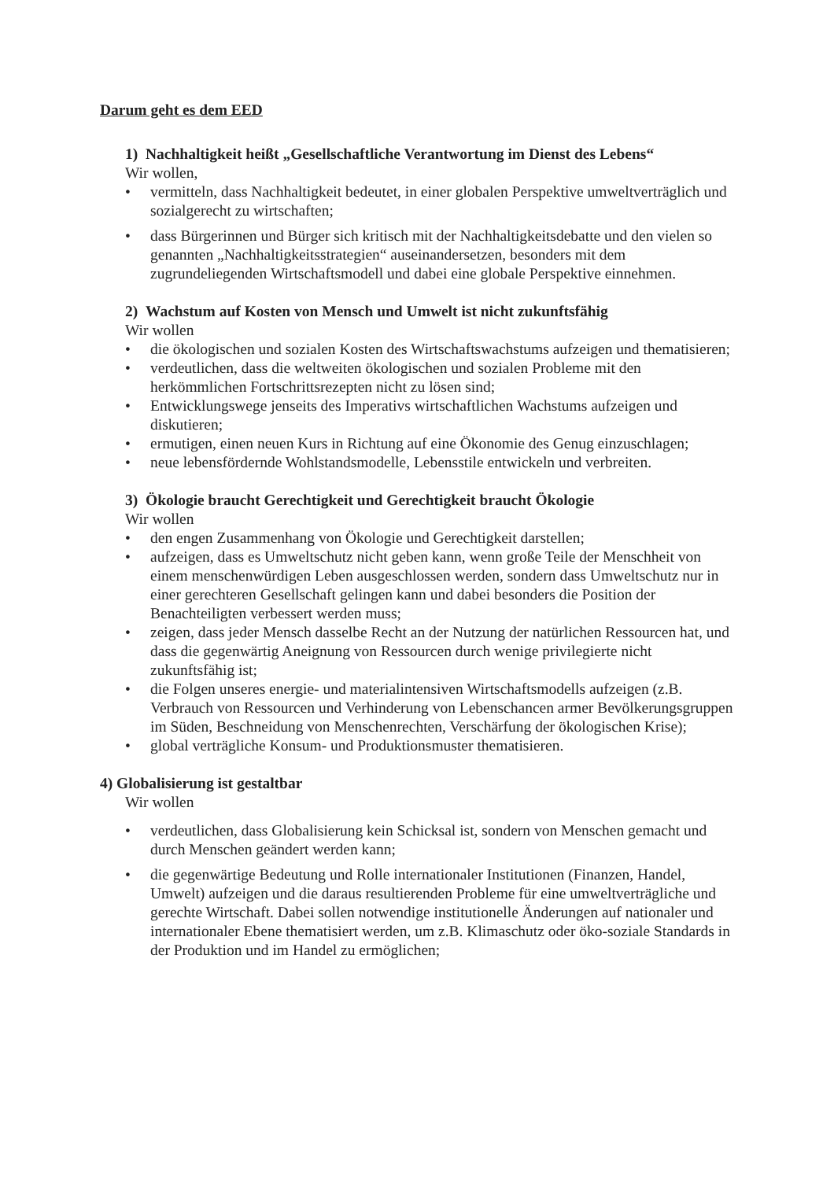Darum geht es dem EED
1) Nachhaltigkeit heißt „Gesellschaftliche Verantwortung im Dienst des Lebens“
Wir wollen,
• vermitteln, dass Nachhaltigkeit bedeutet, in einer globalen Perspektive umweltverträglich und sozialgerecht zu wirtschaften;
• dass Bürgerinnen und Bürger sich kritisch mit der Nachhaltigkeitsdebatte und den vielen so genannten „Nachhaltigkeitsstrategien“ auseinandersetzen, besonders mit dem zugrundeliegenden Wirtschaftsmodell und dabei eine globale Perspektive einnehmen.
2) Wachstum auf Kosten von Mensch und Umwelt ist nicht zukunftsfähig
Wir wollen
• die ökologischen und sozialen Kosten des Wirtschaftswachstums aufzeigen und thematisieren;
• verdeutlichen, dass die weltweiten ökologischen und sozialen Probleme mit den herkömmlichen Fortschrittsrezepten nicht zu lösen sind;
• Entwicklungswege jenseits des Imperativs wirtschaftlichen Wachstums aufzeigen und diskutieren;
• ermutigen, einen neuen Kurs in Richtung auf eine Ökonomie des Genug einzuschlagen;
• neue lebensfördernde Wohlstandsmodelle, Lebensstile entwickeln und verbreiten.
3) Ökologie braucht Gerechtigkeit und Gerechtigkeit braucht Ökologie
Wir wollen
• den engen Zusammenhang von Ökologie und Gerechtigkeit darstellen;
• aufzeigen, dass es Umweltschutz nicht geben kann, wenn große Teile der Menschheit von einem menschenwürdigen Leben ausgeschlossen werden, sondern dass Umweltschutz nur in einer gerechteren Gesellschaft gelingen kann und dabei besonders die Position der Benachteiligten verbessert werden muss;
• zeigen, dass jeder Mensch dasselbe Recht an der Nutzung der natürlichen Ressourcen hat, und dass die gegenwärtig Aneignung von Ressourcen durch wenige privilegierte nicht zukunftsfähig ist;
• die Folgen unseres energie- und materialintensiven Wirtschaftsmodells aufzeigen (z.B. Verbrauch von Ressourcen und Verhinderung von Lebenschancen armer Bevölkerungsgruppen im Süden, Beschneidung von Menschenrechten, Verschärfung der ökologischen Krise);
• global verträgliche Konsum- und Produktionsmuster thematisieren.
4) Globalisierung ist gestaltbar
Wir wollen
• verdeutlichen, dass Globalisierung kein Schicksal ist, sondern von Menschen gemacht und durch Menschen geändert werden kann;
• die gegenwärtige Bedeutung und Rolle internationaler Institutionen (Finanzen, Handel, Umwelt) aufzeigen und die daraus resultierenden Probleme für eine umweltverträgliche und gerechte Wirtschaft. Dabei sollen notwendige institutionelle Änderungen auf nationaler und internationaler Ebene thematisiert werden, um z.B. Klimaschutz oder öko-soziale Standards in der Produktion und im Handel zu ermöglichen;